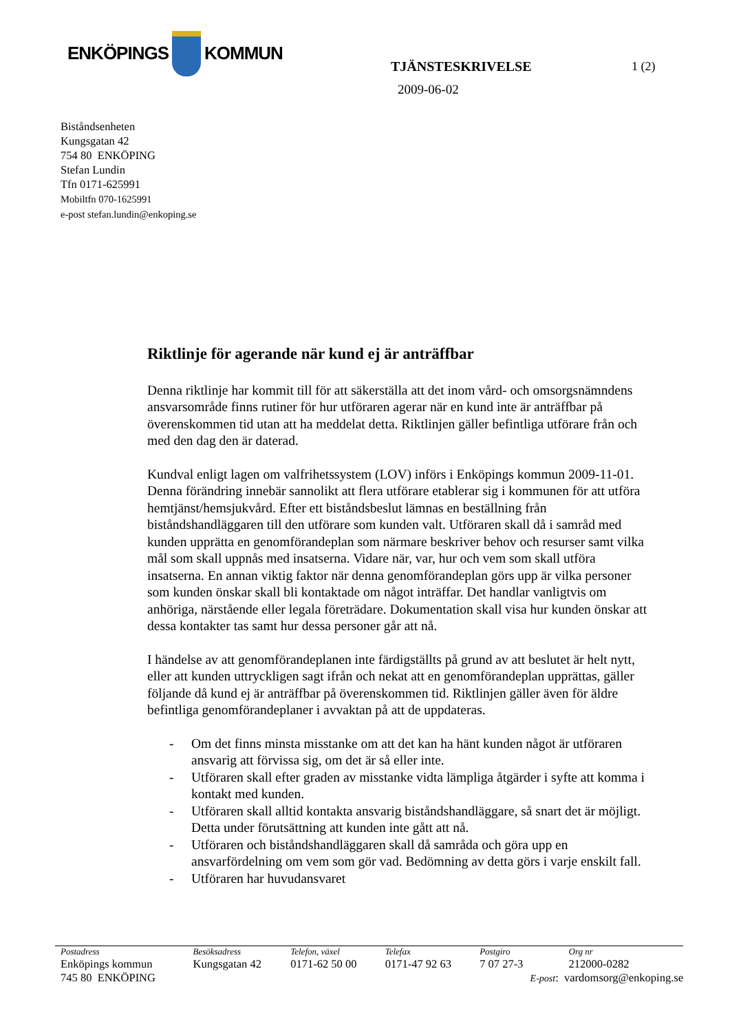ENKÖPINGS
KOMMUN
TJÄNSTESKRIVELSE 1 (2)
2009-06-02
Biståndsenheten
Kungsgatan 42
754 80 ENKÖPING
Stefan Lundin
Tfn 0171-625991
Mobiltfn 070-1625991
e-post stefan.lundin@enkoping.se
Riktlinje för agerande när kund ej är anträffbar
Denna riktlinje har kommit till för att säkerställa att det inom vård- och omsorgsnämndens ansvarsområde finns rutiner för hur utföraren agerar när en kund inte är anträffbar på överenskommen tid utan att ha meddelat detta. Riktlinjen gäller befintliga utförare från och med den dag den är daterad.
Kundval enligt lagen om valfrihetssystem (LOV) införs i Enköpings kommun 2009-11-01. Denna förändring innebär sannolikt att flera utförare etablerar sig i kommunen för att utföra hemtjänst/hemsjukvård. Efter ett biståndsbeslut lämnas en beställning från biståndshandläggaren till den utförare som kunden valt. Utföraren skall då i samråd med kunden upprätta en genomförandeplan som närmare beskriver behov och resurser samt vilka mål som skall uppnås med insatserna. Vidare när, var, hur och vem som skall utföra insatserna. En annan viktig faktor när denna genomförandeplan görs upp är vilka personer som kunden önskar skall bli kontaktade om något inträffar. Det handlar vanligtvis om anhöriga, närstående eller legala företrädare. Dokumentation skall visa hur kunden önskar att dessa kontakter tas samt hur dessa personer går att nå.
I händelse av att genomförandeplanen inte färdigställts på grund av att beslutet är helt nytt, eller att kunden uttryckligen sagt ifrån och nekat att en genomförandeplan upprättas, gäller följande då kund ej är anträffbar på överenskommen tid. Riktlinjen gäller även för äldre befintliga genomförandeplaner i avvaktan på att de uppdateras.
- Om det finns minsta misstanke om att det kan ha hänt kunden något är utföraren ansvarig att förvissa sig, om det är så eller inte.
- Utföraren skall efter graden av misstanke vidta lämpliga åtgärder i syfte att komma i kontakt med kunden.
- Utföraren skall alltid kontakta ansvarig biståndshandläggare, så snart det är möjligt. Detta under förutsättning att kunden inte gått att nå.
- Utföraren och biståndshandläggaren skall då samråda och göra upp en ansvarfördelning om vem som gör vad. Bedömning av detta görs i varje enskilt fall.
- Utföraren har huvudansvaret
| Postadress | Besöksadress | Telefon, växel | Telefax | Postgiro | Org nr |
| Enköpings kommun | Kungsgatan 42 | 0171-62 50 00 | 0171-47 92 63 | 7 07 27-3 | 212000-0282 |
| 745 80 ENKÖPING | | | | E-post : vardomsorg@enkoping.se | |